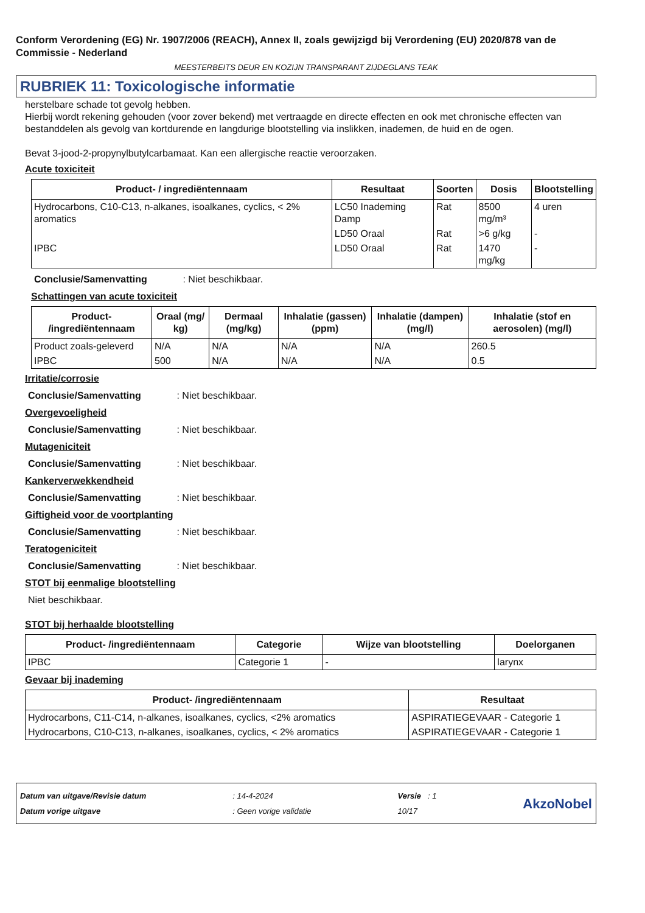Conform Verordening (EG) Nr. 1907/2006 (REACH), Annex II, zoals gewijzigd bij Verordening (EU) 2020/878 van de Commissie - Nederland
MEESTERBEITS DEUR EN KOZIJN TRANSPARANT ZIJDEGLANS TEAK
RUBRIEK 11: Toxicologische informatie
herstelbare schade tot gevolg hebben.
Hierbij wordt rekening gehouden (voor zover bekend) met vertraagde en directe effecten en ook met chronische effecten van bestanddelen als gevolg van kortdurende en langdurige blootstelling via inslikken, inademen, de huid en de ogen.
Bevat 3-jood-2-propynylbutylcarbamaat. Kan een allergische reactie veroorzaken.
Acute toxiciteit
| Product- / ingrediëntennaam | Resultaat | Soorten | Dosis | Blootstelling |
| --- | --- | --- | --- | --- |
| Hydrocarbons, C10-C13, n-alkanes, isoalkanes, cyclics, < 2% aromatics | LC50 Inademing Damp | Rat | 8500 mg/m³ | 4 uren |
| | LD50 Oraal | Rat | >6 g/kg | - |
| IPBC | LD50 Oraal | Rat | 1470 mg/kg | - |
Conclusie/Samenvatting : Niet beschikbaar.
Schattingen van acute toxiciteit
| Product- /ingrediëntennaam | Oraal (mg/ kg) | Dermaal (mg/kg) | Inhalatie (gassen) (ppm) | Inhalatie (dampen) (mg/l) | Inhalatie (stof en aerosolen) (mg/l) |
| --- | --- | --- | --- | --- | --- |
| Product zoals-geleverd | N/A | N/A | N/A | N/A | 260.5 |
| IPBC | 500 | N/A | N/A | N/A | 0.5 |
Irritatie/corrosie
Conclusie/Samenvatting : Niet beschikbaar.
Overgevoeligheid
Conclusie/Samenvatting : Niet beschikbaar.
Mutageniciteit
Conclusie/Samenvatting : Niet beschikbaar.
Kankerverwekkendheid
Conclusie/Samenvatting : Niet beschikbaar.
Giftigheid voor de voortplanting
Conclusie/Samenvatting : Niet beschikbaar.
Teratogeniciteit
Conclusie/Samenvatting : Niet beschikbaar.
STOT bij eenmalige blootstelling
Niet beschikbaar.
STOT bij herhaalde blootstelling
| Product- /ingrediëntennaam | Categorie | Wijze van blootstelling | Doelorganen |
| --- | --- | --- | --- |
| IPBC | Categorie 1 | - | larynx |
Gevaar bij inademing
| Product- /ingrediëntennaam | Resultaat |
| --- | --- |
| Hydrocarbons, C11-C14, n-alkanes, isoalkanes, cyclics, <2% aromatics | ASPIRATIEGEVAAR - Categorie 1 |
| Hydrocarbons, C10-C13, n-alkanes, isoalkanes, cyclics, < 2% aromatics | ASPIRATIEGEVAAR - Categorie 1 |
Datum van uitgave/Revisie datum
Datum vorige uitgave
: 14-4-2024
: Geen vorige validatie
Versie : 1
10/17
AkzoNobel